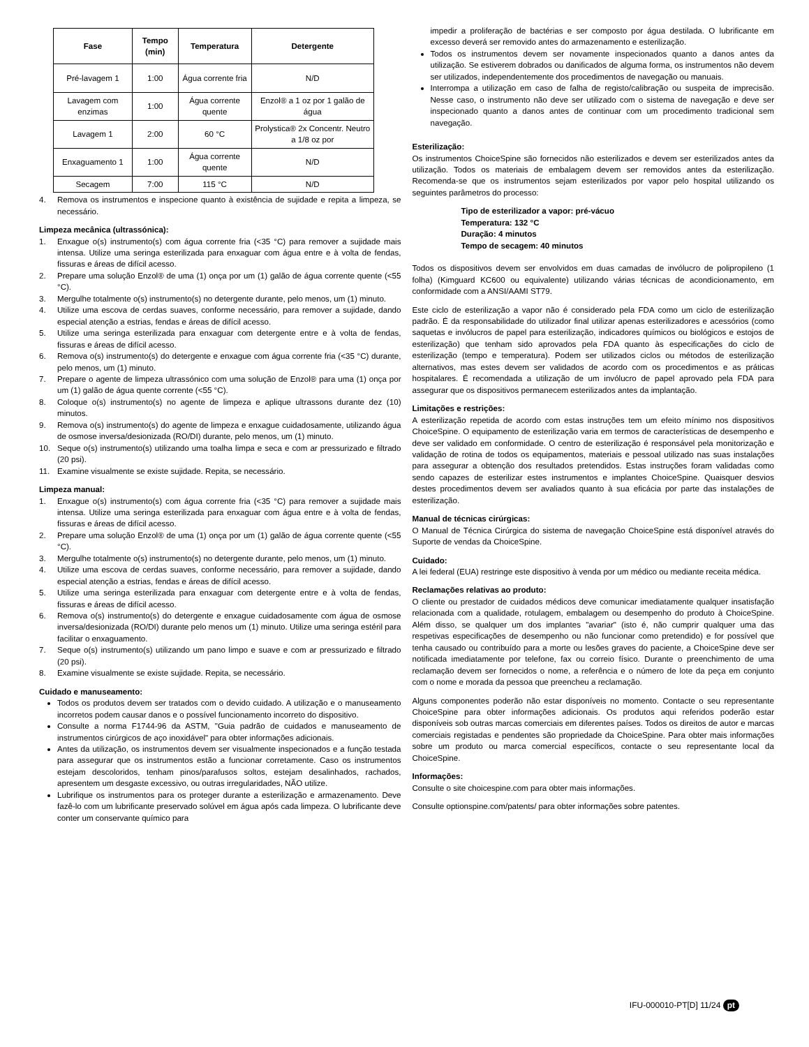| Fase | Tempo (min) | Temperatura | Detergente |
| --- | --- | --- | --- |
| Pré-lavagem 1 | 1:00 | Água corrente fria | N/D |
| Lavagem com enzimas | 1:00 | Água corrente quente | Enzol® a 1 oz por 1 galão de água |
| Lavagem 1 | 2:00 | 60 °C | Prolystica® 2x Concentr. Neutro a 1/8 oz por |
| Enxaguamento 1 | 1:00 | Água corrente quente | N/D |
| Secagem | 7:00 | 115 °C | N/D |
4. Remova os instrumentos e inspecione quanto à existência de sujidade e repita a limpeza, se necessário.
Limpeza mecânica (ultrassónica):
1. Enxague o(s) instrumento(s) com água corrente fria (<35 °C) para remover a sujidade mais intensa. Utilize uma seringa esterilizada para enxaguar com água entre e à volta de fendas, fissuras e áreas de difícil acesso.
2. Prepare uma solução Enzol® de uma (1) onça por um (1) galão de água corrente quente (<55 °C).
3. Mergulhe totalmente o(s) instrumento(s) no detergente durante, pelo menos, um (1) minuto.
4. Utilize uma escova de cerdas suaves, conforme necessário, para remover a sujidade, dando especial atenção a estrias, fendas e áreas de difícil acesso.
5. Utilize uma seringa esterilizada para enxaguar com detergente entre e à volta de fendas, fissuras e áreas de difícil acesso.
6. Remova o(s) instrumento(s) do detergente e enxague com água corrente fria (<35 °C) durante, pelo menos, um (1) minuto.
7. Prepare o agente de limpeza ultrassónico com uma solução de Enzol® para uma (1) onça por um (1) galão de água quente corrente (<55 °C).
8. Coloque o(s) instrumento(s) no agente de limpeza e aplique ultrassons durante dez (10) minutos.
9. Remova o(s) instrumento(s) do agente de limpeza e enxague cuidadosamente, utilizando água de osmose inversa/desionizada (RO/DI) durante, pelo menos, um (1) minuto.
10. Seque o(s) instrumento(s) utilizando uma toalha limpa e seca e com ar pressurizado e filtrado (20 psi).
11. Examine visualmente se existe sujidade. Repita, se necessário.
Limpeza manual:
1. Enxague o(s) instrumento(s) com água corrente fria (<35 °C) para remover a sujidade mais intensa. Utilize uma seringa esterilizada para enxaguar com água entre e à volta de fendas, fissuras e áreas de difícil acesso.
2. Prepare uma solução Enzol® de uma (1) onça por um (1) galão de água corrente quente (<55 °C).
3. Mergulhe totalmente o(s) instrumento(s) no detergente durante, pelo menos, um (1) minuto.
4. Utilize uma escova de cerdas suaves, conforme necessário, para remover a sujidade, dando especial atenção a estrias, fendas e áreas de difícil acesso.
5. Utilize uma seringa esterilizada para enxaguar com detergente entre e à volta de fendas, fissuras e áreas de difícil acesso.
6. Remova o(s) instrumento(s) do detergente e enxague cuidadosamente com água de osmose inversa/desionizada (RO/DI) durante pelo menos um (1) minuto. Utilize uma seringa estéril para facilitar o enxaguamento.
7. Seque o(s) instrumento(s) utilizando um pano limpo e suave e com ar pressurizado e filtrado (20 psi).
8. Examine visualmente se existe sujidade. Repita, se necessário.
Cuidado e manuseamento:
Todos os produtos devem ser tratados com o devido cuidado. A utilização e o manuseamento incorretos podem causar danos e o possível funcionamento incorreto do dispositivo.
Consulte a norma F1744-96 da ASTM, "Guia padrão de cuidados e manuseamento de instrumentos cirúrgicos de aço inoxidável" para obter informações adicionais.
Antes da utilização, os instrumentos devem ser visualmente inspecionados e a função testada para assegurar que os instrumentos estão a funcionar corretamente. Caso os instrumentos estejam descoloridos, tenham pinos/parafusos soltos, estejam desalinhados, rachados, apresentem um desgaste excessivo, ou outras irregularidades, NÃO utilize.
Lubrifique os instrumentos para os proteger durante a esterilização e armazenamento. Deve fazê-lo com um lubrificante preservado solúvel em água após cada limpeza. O lubrificante deve conter um conservante químico para
impedir a proliferação de bactérias e ser composto por água destilada. O lubrificante em excesso deverá ser removido antes do armazenamento e esterilização.
Todos os instrumentos devem ser novamente inspecionados quanto a danos antes da utilização. Se estiverem dobrados ou danificados de alguma forma, os instrumentos não devem ser utilizados, independentemente dos procedimentos de navegação ou manuais.
Interrompa a utilização em caso de falha de registo/calibração ou suspeita de imprecisão. Nesse caso, o instrumento não deve ser utilizado com o sistema de navegação e deve ser inspecionado quanto a danos antes de continuar com um procedimento tradicional sem navegação.
Esterilização:
Os instrumentos ChoiceSpine são fornecidos não esterilizados e devem ser esterilizados antes da utilização. Todos os materiais de embalagem devem ser removidos antes da esterilização. Recomenda-se que os instrumentos sejam esterilizados por vapor pelo hospital utilizando os seguintes parâmetros do processo:
Tipo de esterilizador a vapor: pré-vácuo
Temperatura: 132 °C
Duração: 4 minutos
Tempo de secagem: 40 minutos
Todos os dispositivos devem ser envolvidos em duas camadas de invólucro de polipropileno (1 folha) (Kimguard KC600 ou equivalente) utilizando várias técnicas de acondicionamento, em conformidade com a ANSI/AAMI ST79.
Este ciclo de esterilização a vapor não é considerado pela FDA como um ciclo de esterilização padrão. É da responsabilidade do utilizador final utilizar apenas esterilizadores e acessórios (como saquetas e invólucros de papel para esterilização, indicadores químicos ou biológicos e estojos de esterilização) que tenham sido aprovados pela FDA quanto às especificações do ciclo de esterilização (tempo e temperatura). Podem ser utilizados ciclos ou métodos de esterilização alternativos, mas estes devem ser validados de acordo com os procedimentos e as práticas hospitalares. É recomendada a utilização de um invólucro de papel aprovado pela FDA para assegurar que os dispositivos permanecem esterilizados antes da implantação.
Limitações e restrições:
A esterilização repetida de acordo com estas instruções tem um efeito mínimo nos dispositivos ChoiceSpine. O equipamento de esterilização varia em termos de características de desempenho e deve ser validado em conformidade. O centro de esterilização é responsável pela monitorização e validação de rotina de todos os equipamentos, materiais e pessoal utilizado nas suas instalações para assegurar a obtenção dos resultados pretendidos. Estas instruções foram validadas como sendo capazes de esterilizar estes instrumentos e implantes ChoiceSpine. Quaisquer desvios destes procedimentos devem ser avaliados quanto à sua eficácia por parte das instalações de esterilização.
Manual de técnicas cirúrgicas:
O Manual de Técnica Cirúrgica do sistema de navegação ChoiceSpine está disponível através do Suporte de vendas da ChoiceSpine.
Cuidado:
A lei federal (EUA) restringe este dispositivo à venda por um médico ou mediante receita médica.
Reclamações relativas ao produto:
O cliente ou prestador de cuidados médicos deve comunicar imediatamente qualquer insatisfação relacionada com a qualidade, rotulagem, embalagem ou desempenho do produto à ChoiceSpine. Além disso, se qualquer um dos implantes "avariar" (isto é, não cumprir qualquer uma das respetivas especificações de desempenho ou não funcionar como pretendido) e for possível que tenha causado ou contribuído para a morte ou lesões graves do paciente, a ChoiceSpine deve ser notificada imediatamente por telefone, fax ou correio físico. Durante o preenchimento de uma reclamação devem ser fornecidos o nome, a referência e o número de lote da peça em conjunto com o nome e morada da pessoa que preencheu a reclamação.
Alguns componentes poderão não estar disponíveis no momento. Contacte o seu representante ChoiceSpine para obter informações adicionais. Os produtos aqui referidos poderão estar disponíveis sob outras marcas comerciais em diferentes países. Todos os direitos de autor e marcas comerciais registadas e pendentes são propriedade da ChoiceSpine. Para obter mais informações sobre um produto ou marca comercial específicos, contacte o seu representante local da ChoiceSpine.
Informações:
Consulte o site choicespine.com para obter mais informações.
Consulte optionspine.com/patents/ para obter informações sobre patentes.
IFU-000010-PT[D] 11/24 pt